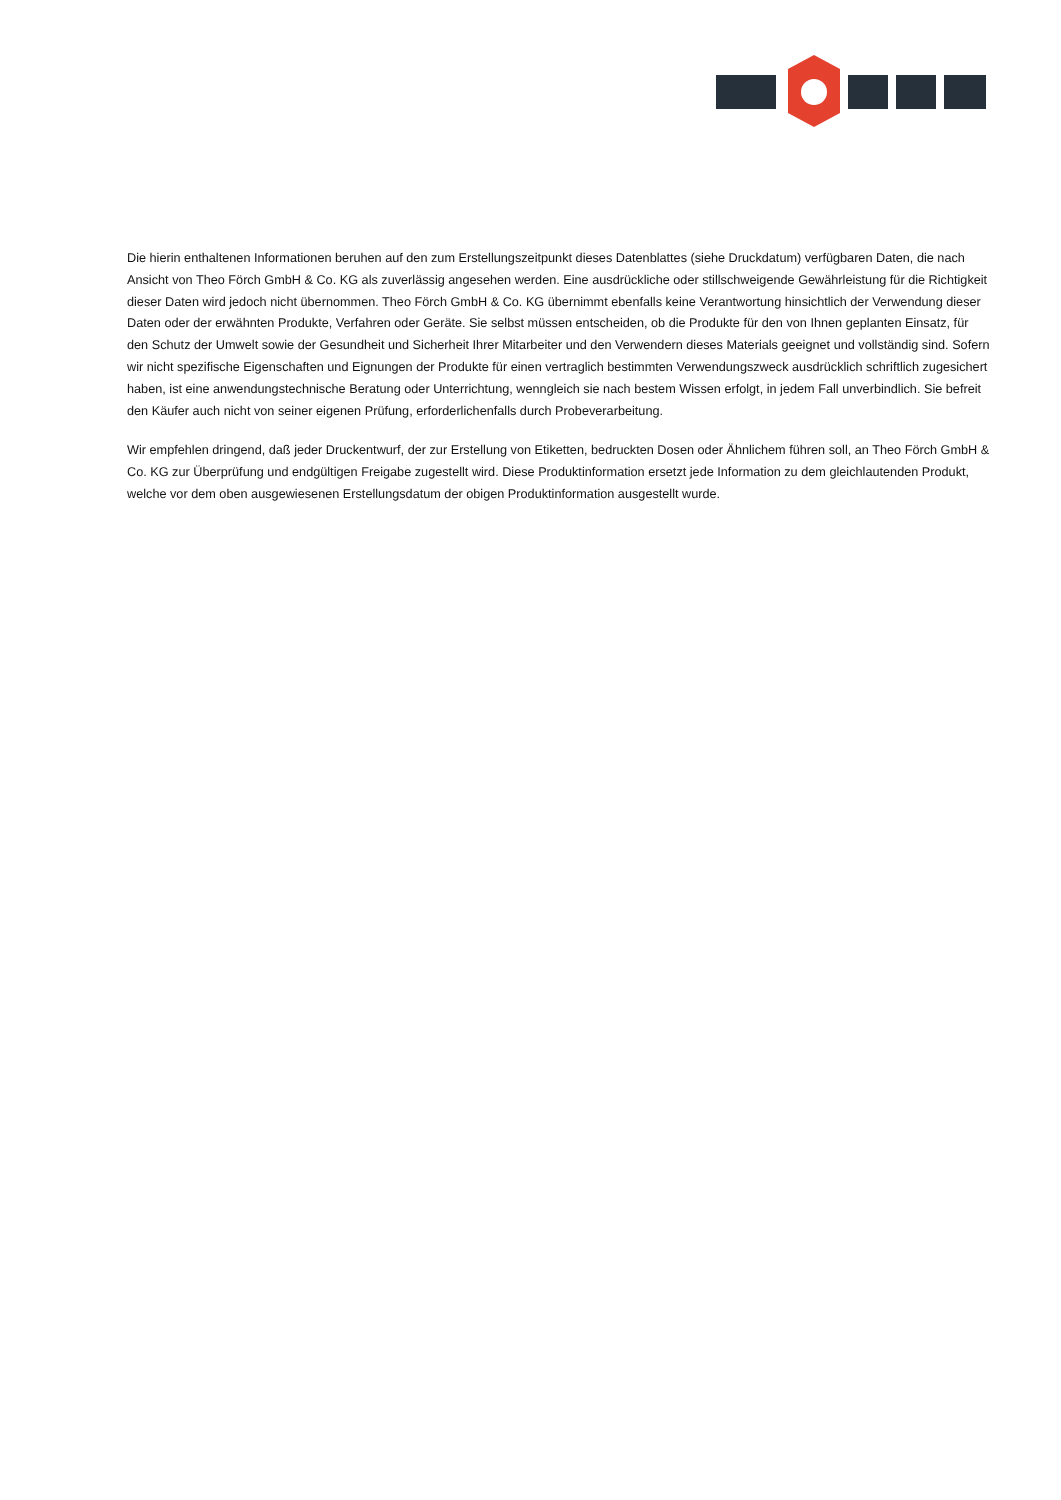Die hierin enthaltenen Informationen beruhen auf den zum Erstellungszeitpunkt dieses Datenblattes (siehe Druckdatum) verfügbaren Daten, die nach Ansicht von Theo Förch GmbH & Co. KG als zuverlässig angesehen werden. Eine ausdrückliche oder stillschweigende Gewährleistung für die Richtigkeit dieser Daten wird jedoch nicht übernommen. Theo Förch GmbH & Co. KG übernimmt ebenfalls keine Verantwortung hinsichtlich der Verwendung dieser Daten oder der erwähnten Produkte, Verfahren oder Geräte. Sie selbst müssen entscheiden, ob die Produkte für den von Ihnen geplanten Einsatz, für den Schutz der Umwelt sowie der Gesundheit und Sicherheit Ihrer Mitarbeiter und den Verwendern dieses Materials geeignet und vollständig sind. Sofern wir nicht spezifische Eigenschaften und Eignungen der Produkte für einen vertraglich bestimmten Verwendungszweck ausdrücklich schriftlich zugesichert haben, ist eine anwendungstechnische Beratung oder Unterrichtung, wenngleich sie nach bestem Wissen erfolgt, in jedem Fall unverbindlich. Sie befreit den Käufer auch nicht von seiner eigenen Prüfung, erforderlichenfalls durch Probeverarbeitung.
Wir empfehlen dringend, daß jeder Druckentwurf, der zur Erstellung von Etiketten, bedruckten Dosen oder Ähnlichem führen soll, an Theo Förch GmbH & Co. KG zur Überprüfung und endgültigen Freigabe zugestellt wird. Diese Produktinformation ersetzt jede Information zu dem gleichlautenden Produkt, welche vor dem oben ausgewiesenen Erstellungsdatum der obigen Produktinformation ausgestellt wurde.